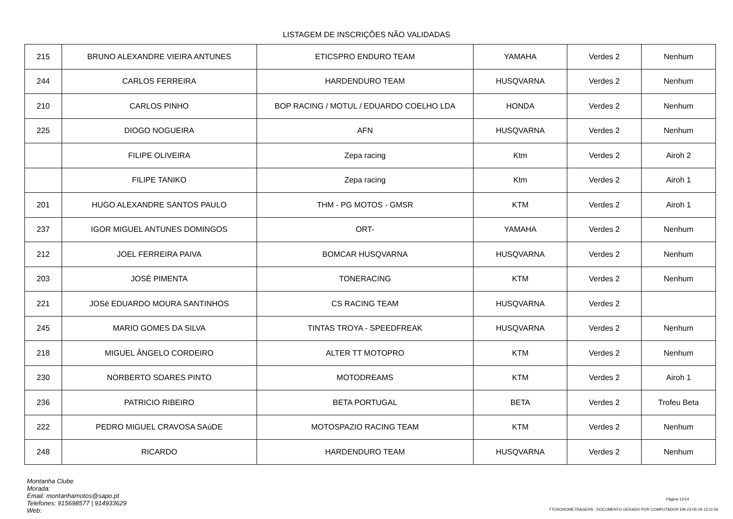LISTAGEM DE INSCRIÇÕES NÃO VALIDADAS
| 215 | BRUNO ALEXANDRE VIEIRA ANTUNES | ETICSPRO ENDURO TEAM | YAMAHA | Verdes 2 | Nenhum |
| 244 | CARLOS FERREIRA | HARDENDURO TEAM | HUSQVARNA | Verdes 2 | Nenhum |
| 210 | CARLOS PINHO | BOP RACING / MOTUL / EDUARDO COELHO LDA | HONDA | Verdes 2 | Nenhum |
| 225 | DIOGO NOGUEIRA | AFN | HUSQVARNA | Verdes 2 | Nenhum |
| | FILIPE OLIVEIRA | Zepa racing | Ktm | Verdes 2 | Airoh 2 |
| | FILIPE TANIKO | Zepa racing | Ktm | Verdes 2 | Airoh 1 |
| 201 | HUGO ALEXANDRE SANTOS PAULO | THM - PG MOTOS - GMSR | KTM | Verdes 2 | Airoh 1 |
| 237 | IGOR MIGUEL ANTUNES DOMINGOS | ORT- | YAMAHA | Verdes 2 | Nenhum |
| 212 | JOEL FERREIRA PAIVA | BOMCAR HUSQVARNA | HUSQVARNA | Verdes 2 | Nenhum |
| 203 | JOSÉ PIMENTA | TONERACING | KTM | Verdes 2 | Nenhum |
| 221 | JOSé EDUARDO MOURA SANTINHOS | CS RACING TEAM | HUSQVARNA | Verdes 2 | |
| 245 | MARIO GOMES DA SILVA | TINTAS TROYA - SPEEDFREAK | HUSQVARNA | Verdes 2 | Nenhum |
| 218 | MIGUEL ÂNGELO CORDEIRO | ALTER TT MOTOPRO | KTM | Verdes 2 | Nenhum |
| 230 | NORBERTO SOARES PINTO | MOTODREAMS | KTM | Verdes 2 | Airoh 1 |
| 236 | PATRICIO RIBEIRO | BETA PORTUGAL | BETA | Verdes 2 | Trofeu Beta |
| 222 | PEDRO MIGUEL CRAVOSA SAúDE | MOTOSPAZIO RACING TEAM | KTM | Verdes 2 | Nenhum |
| 248 | RICARDO | HARDENDURO TEAM | HUSQVARNA | Verdes 2 | Nenhum |
Montanha Clube
Morada:
Email: montanhamotos@sapo.pt
Telefones: 915698577 | 914933629
Web:
Página 12/14
TTCRONOMETRAGENS - DOCUMENTO GERADO POR COMPUTADOR EM 23-05-19 13:11:56